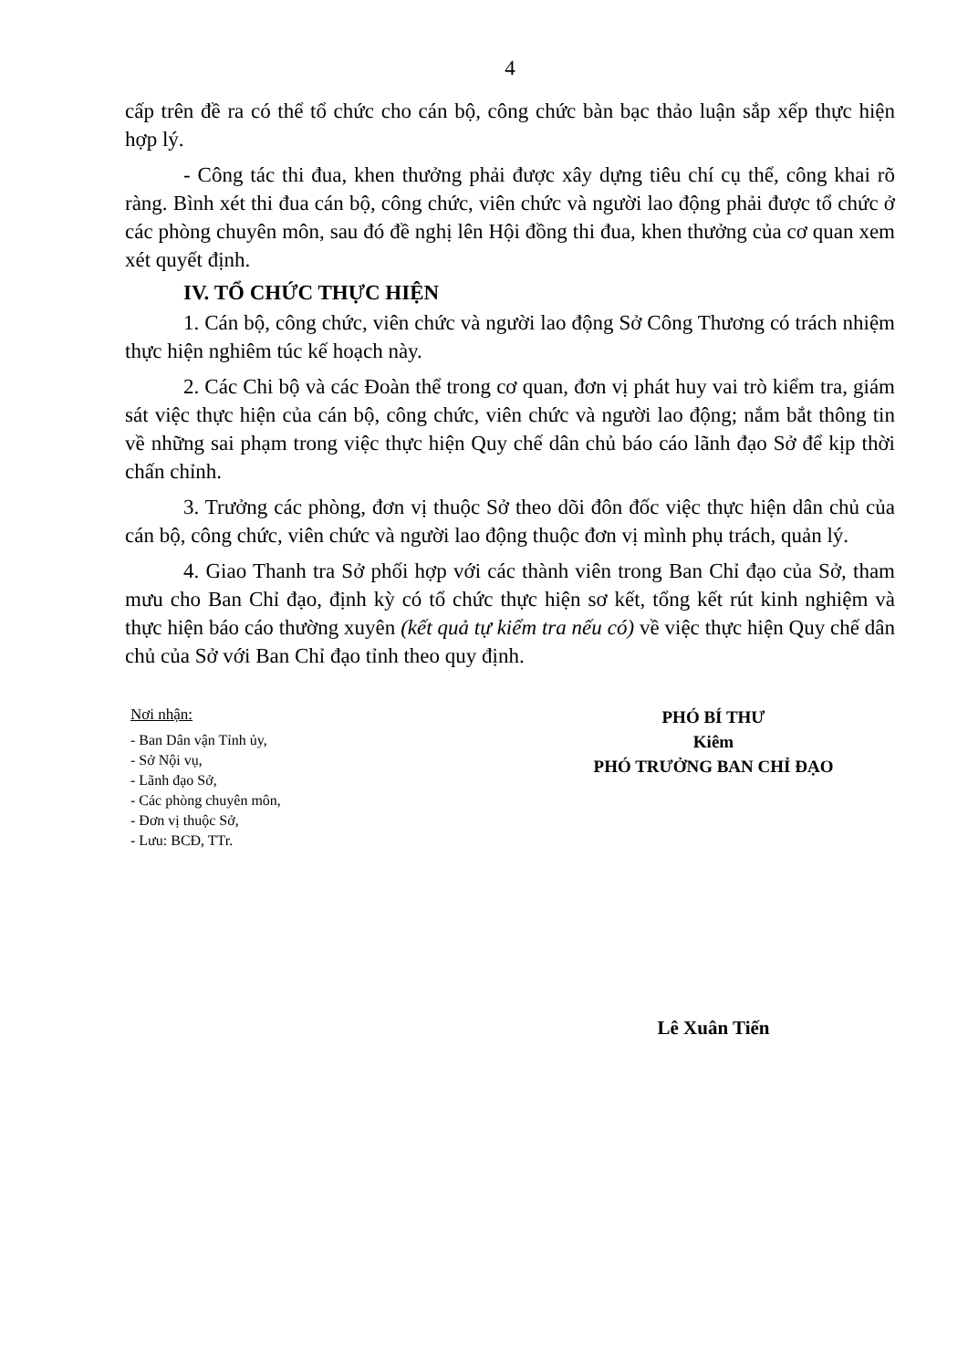4
cấp trên đề ra có thể tổ chức cho cán bộ, công chức bàn bạc thảo luận sắp xếp thực hiện hợp lý.
- Công tác thi đua, khen thưởng phải được xây dựng tiêu chí cụ thể, công khai rõ ràng. Bình xét thi đua cán bộ, công chức, viên chức và người lao động phải được tổ chức ở các phòng chuyên môn, sau đó đề nghị lên Hội đồng thi đua, khen thưởng của cơ quan xem xét quyết định.
IV. TỔ CHỨC THỰC HIỆN
1. Cán bộ, công chức, viên chức và người lao động Sở Công Thương có trách nhiệm thực hiện nghiêm túc kế hoạch này.
2. Các Chi bộ và các Đoàn thể trong cơ quan, đơn vị phát huy vai trò kiểm tra, giám sát việc thực hiện của cán bộ, công chức, viên chức và người lao động; nắm bắt thông tin về những sai phạm trong việc thực hiện Quy chế dân chủ báo cáo lãnh đạo Sở để kịp thời chấn chỉnh.
3. Trưởng các phòng, đơn vị thuộc Sở theo dõi đôn đốc việc thực hiện dân chủ của cán bộ, công chức, viên chức và người lao động thuộc đơn vị mình phụ trách, quản lý.
4. Giao Thanh tra Sở phối hợp với các thành viên trong Ban Chỉ đạo của Sở, tham mưu cho Ban Chỉ đạo, định kỳ có tổ chức thực hiện sơ kết, tổng kết rút kinh nghiệm và thực hiện báo cáo thường xuyên (kết quả tự kiểm tra nếu có) về việc thực hiện Quy chế dân chủ của Sở với Ban Chỉ đạo tỉnh theo quy định.
Nơi nhận:
- Ban Dân vận Tỉnh ủy,
- Sở Nội vụ,
- Lãnh đạo Sở,
- Các phòng chuyên môn,
- Đơn vị thuộc Sở,
- Lưu: BCĐ, TTr.
PHÓ BÍ THƯ
Kiêm
PHÓ TRƯỞNG BAN CHỈ ĐẠO
Lê Xuân Tiến